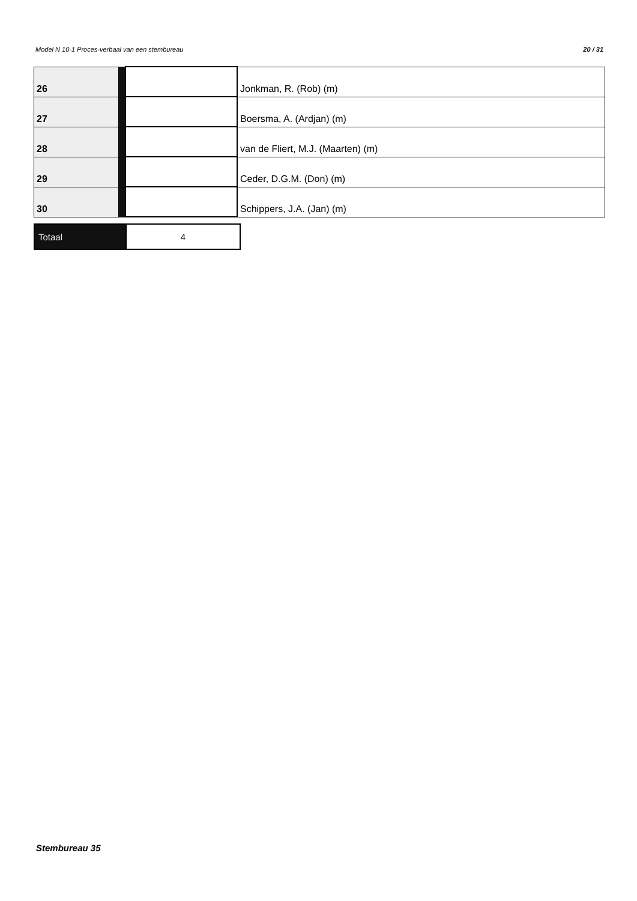Model N 10-1 Proces-verbaal van een stembureau 20 / 31
| 26 | | | Jonkman, R. (Rob) (m) |
| 27 | | | Boersma, A. (Ardjan) (m) |
| 28 | | | van de Fliert, M.J. (Maarten) (m) |
| 29 | | | Ceder, D.G.M. (Don) (m) |
| 30 | | | Schippers, J.A. (Jan) (m) |
| Totaal | 4 |
Stembureau 35